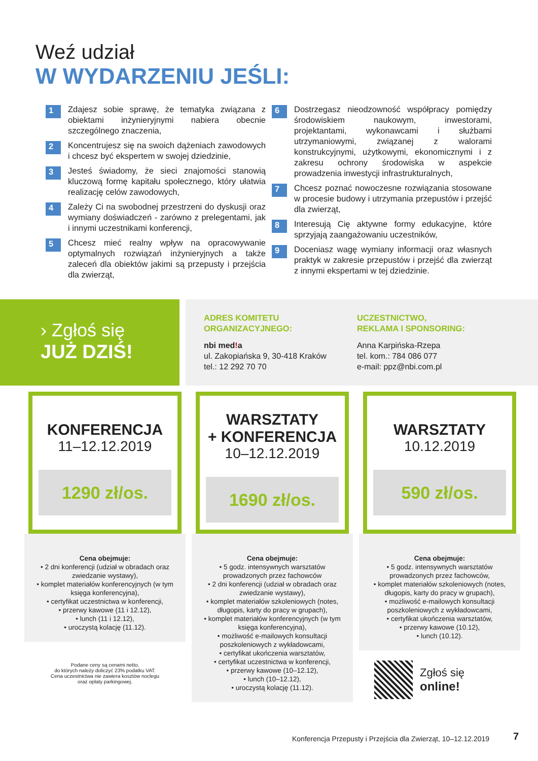Weź udział
W WYDARZENIU JEŚLI:
1 Zdajesz sobie sprawę, że tematyka związana z obiektami inżynieryjnymi nabiera obecnie szczególnego znaczenia,
2 Koncentrujesz się na swoich dążeniach zawodowych i chcesz być ekspertem w swojej dziedzinie,
3 Jesteś świadomy, że sieci znajomości stanowią kluczową formę kapitału społecznego, który ułatwia realizację celów zawodowych,
4 Zależy Ci na swobodnej przestrzeni do dyskusji oraz wymiany doświadczeń - zarówno z prelegentami, jak i innymi uczestnikami konferencji,
5 Chcesz mieć realny wpływ na opracowywanie optymalnych rozwiązań inżynieryjnych a także zaleceń dla obiektów jakimi są przepusty i przejścia dla zwierząt,
6 Dostrzegasz nieodzowność współpracy pomiędzy środowiskiem naukowym, inwestorami, projektantami, wykonawcami i służbami utrzymaniowymi, związanej z walorami konstrukcyjnymi, użytkowymi, ekonomicznymi i z zakresu ochrony środowiska w aspekcie prowadzenia inwestycji infrastrukturalnych,
7 Chcesz poznać nowoczesne rozwiązania stosowane w procesie budowy i utrzymania przepustów i przejść dla zwierząt,
8 Interesują Cię aktywne formy edukacyjne, które sprzyjają zaangażowaniu uczestników,
9 Doceniasz wagę wymiany informacji oraz własnych praktyk w zakresie przepustów i przejść dla zwierząt z innymi ekspertami w tej dziedzinie.
› Zgłoś się
JUŻ DZIŚ!
ADRES KOMITETU
ORGANIZACYJNEGO:
nbi med!a
ul. Zakopiańska 9, 30-418 Kraków
tel.: 12 292 70 70
UCZESTNICTWO,
REKLAMA I SPONSORING:
Anna Karpińska-Rzepa
tel. kom.: 784 086 077
e-mail: ppz@nbi.com.pl
KONFERENCJA
11–12.12.2019
1290 zł/os.
Cena obejmuje:
• 2 dni konferencji (udział w obradach oraz zwiedzanie wystawy),
• komplet materiałów konferencyjnych (w tym księga konferencyjna),
• certyfikat uczestnictwa w konferencji,
• przerwy kawowe (11 i 12.12),
• lunch (11 i 12.12),
• uroczystą kolację (11.12).
Podane ceny są cenami netto,
do których należy doliczyć 23% podatku VAT.
Cena uczestnictwa nie zawiera kosztów noclegu
oraz opłaty parkingowej.
WARSZTATY
+ KONFERENCJA
10–12.12.2019
1690 zł/os.
Cena obejmuje:
• 5 godz. intensywnych warsztatów prowadzonych przez fachowców
• 2 dni konferencji (udział w obradach oraz zwiedzanie wystawy),
• komplet materiałów szkoleniowych (notes, długopis, karty do pracy w grupach),
• komplet materiałów konferencyjnych (w tym księga konferencyjna),
• możliwość e-mailowych konsultacji poszkoleniowych z wykładowcami,
• certyfikat ukończenia warsztatów,
• certyfikat uczestnictwa w konferencji,
• przerwy kawowe (10–12.12),
• lunch (10–12.12),
• uroczystą kolację (11.12).
WARSZTATY
10.12.2019
590 zł/os.
Cena obejmuje:
• 5 godz. intensywnych warsztatów prowadzonych przez fachowców,
• komplet materiałów szkoleniowych (notes, długopis, karty do pracy w grupach),
• możliwość e-mailowych konsultacji poszkoleniowych z wykładowcami,
• certyfikat ukończenia warsztatów,
• przerwy kawowe (10.12),
• lunch (10.12).
Zgłoś się
online!
Konferencja Przepusty i Przejścia dla Zwierząt, 10–12.12.2019
7